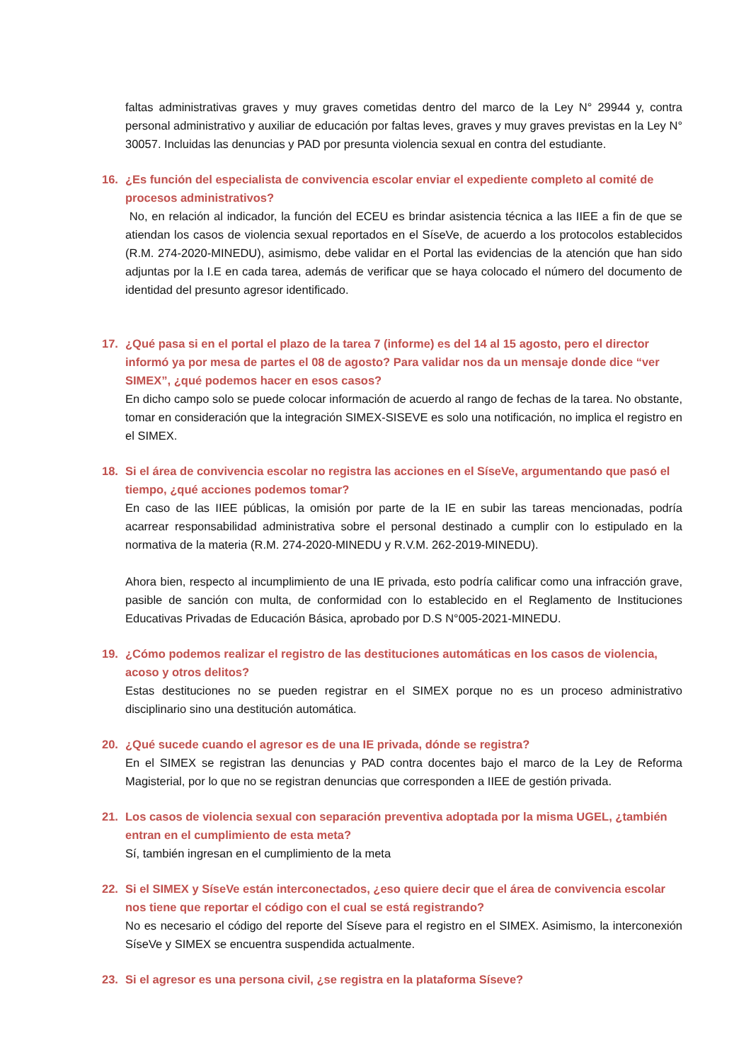faltas administrativas graves y muy graves cometidas dentro del marco de la Ley N° 29944 y, contra personal administrativo y auxiliar de educación por faltas leves, graves y muy graves previstas en la Ley N° 30057. Incluidas las denuncias y PAD por presunta violencia sexual en contra del estudiante.
16. ¿Es función del especialista de convivencia escolar enviar el expediente completo al comité de procesos administrativos?
No, en relación al indicador, la función del ECEU es brindar asistencia técnica a las IIEE a fin de que se atiendan los casos de violencia sexual reportados en el SíseVe, de acuerdo a los protocolos establecidos (R.M. 274-2020-MINEDU), asimismo, debe validar en el Portal las evidencias de la atención que han sido adjuntas por la I.E en cada tarea, además de verificar que se haya colocado el número del documento de identidad del presunto agresor identificado.
17. ¿Qué pasa si en el portal el plazo de la tarea 7 (informe) es del 14 al 15 agosto, pero el director informó ya por mesa de partes el 08 de agosto? Para validar nos da un mensaje donde dice “ver SIMEX”, ¿qué podemos hacer en esos casos?
En dicho campo solo se puede colocar información de acuerdo al rango de fechas de la tarea. No obstante, tomar en consideración que la integración SIMEX-SISEVE es solo una notificación, no implica el registro en el SIMEX.
18. Si el área de convivencia escolar no registra las acciones en el SíseVe, argumentando que pasó el tiempo, ¿qué acciones podemos tomar?
En caso de las IIEE públicas, la omisión por parte de la IE en subir las tareas mencionadas, podría acarrear responsabilidad administrativa sobre el personal destinado a cumplir con lo estipulado en la normativa de la materia (R.M. 274-2020-MINEDU y R.V.M. 262-2019-MINEDU).
Ahora bien, respecto al incumplimiento de una IE privada, esto podría calificar como una infracción grave, pasible de sanción con multa, de conformidad con lo establecido en el Reglamento de Instituciones Educativas Privadas de Educación Básica, aprobado por D.S N°005-2021-MINEDU.
19. ¿Cómo podemos realizar el registro de las destituciones automáticas en los casos de violencia, acoso y otros delitos?
Estas destituciones no se pueden registrar en el SIMEX porque no es un proceso administrativo disciplinario sino una destitución automática.
20. ¿Qué sucede cuando el agresor es de una IE privada, dónde se registra?
En el SIMEX se registran las denuncias y PAD contra docentes bajo el marco de la Ley de Reforma Magisterial, por lo que no se registran denuncias que corresponden a IIEE de gestión privada.
21. Los casos de violencia sexual con separación preventiva adoptada por la misma UGEL, ¿también entran en el cumplimiento de esta meta?
Sí, también ingresan en el cumplimiento de la meta
22. Si el SIMEX y SíseVe están interconectados, ¿eso quiere decir que el área de convivencia escolar nos tiene que reportar el código con el cual se está registrando?
No es necesario el código del reporte del Síseve para el registro en el SIMEX. Asimismo, la interconexión SíseVe y SIMEX se encuentra suspendida actualmente.
23. Si el agresor es una persona civil, ¿se registra en la plataforma Síseve?